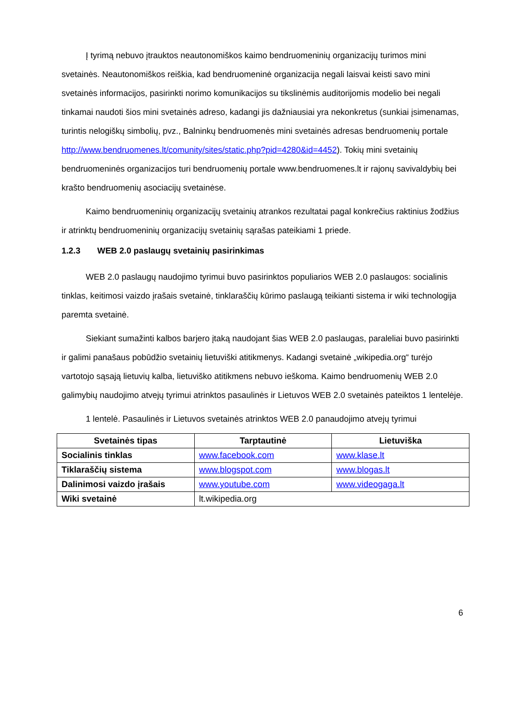Į tyrimą nebuvo įtrauktos neautonomiškos kaimo bendruomeninių organizacijų turimos mini svetainės. Neautonomiškos reiškia, kad bendruomeninė organizacija negali laisvai keisti savo mini svetainės informacijos, pasirinkti norimo komunikacijos su tikslinėmis auditorijomis modelio bei negali tinkamai naudoti šios mini svetainės adreso, kadangi jis dažniausiai yra nekonkretus (sunkiai įsimenamas, turintis nelogiškų simbolių, pvz., Balninkų bendruomenės mini svetainės adresas bendruomenių portale http://www.bendruomenes.lt/comunity/sites/static.php?pid=4280&id=4452). Tokių mini svetainių bendruomeninės organizacijos turi bendruomenių portale www.bendruomenes.lt ir rajonų savivaldybių bei krašto bendruomenių asociacijų svetainėse.
Kaimo bendruomeninių organizacijų svetainių atrankos rezultatai pagal konkrečius raktinius žodžius ir atrinktų bendruomeninių organizacijų svetainių sąrašas pateikiami 1 priede.
1.2.3 WEB 2.0 paslaugų svetainių pasirinkimas
WEB 2.0 paslaugų naudojimo tyrimui buvo pasirinktos populiarios WEB 2.0 paslaugos: socialinis tinklas, keitimosi vaizdo įrašais svetainė, tinklaraščių kūrimo paslaugą teikianti sistema ir wiki technologija paremta svetainė.
Siekiant sumažinti kalbos barjero įtaką naudojant šias WEB 2.0 paslaugas, paraleliai buvo pasirinkti ir galimi panašaus pobūdžio svetainių lietuviški atitikmenys. Kadangi svetainė „wikipedia.org“ turėjo vartotojo sąsają lietuvių kalba, lietuviško atitikmens nebuvo ieškoma. Kaimo bendruomenių WEB 2.0 galimybių naudojimo atvejų tyrimui atrinktos pasaulinės ir Lietuvos WEB 2.0 svetainės pateiktos 1 lentelėje.
1 lentelė. Pasaulinės ir Lietuvos svetainės atrinktos WEB 2.0 panaudojimo atvejų tyrimui
| Svetainės tipas | Tarptautinė | Lietuviška |
| --- | --- | --- |
| Socialinis tinklas | www.facebook.com | www.klase.lt |
| Tiklaraščių sistema | www.blogspot.com | www.blogas.lt |
| Dalinimosi vaizdo įrašais | www.youtube.com | www.videogaga.lt |
| Wiki svetainė | lt.wikipedia.org | |
6